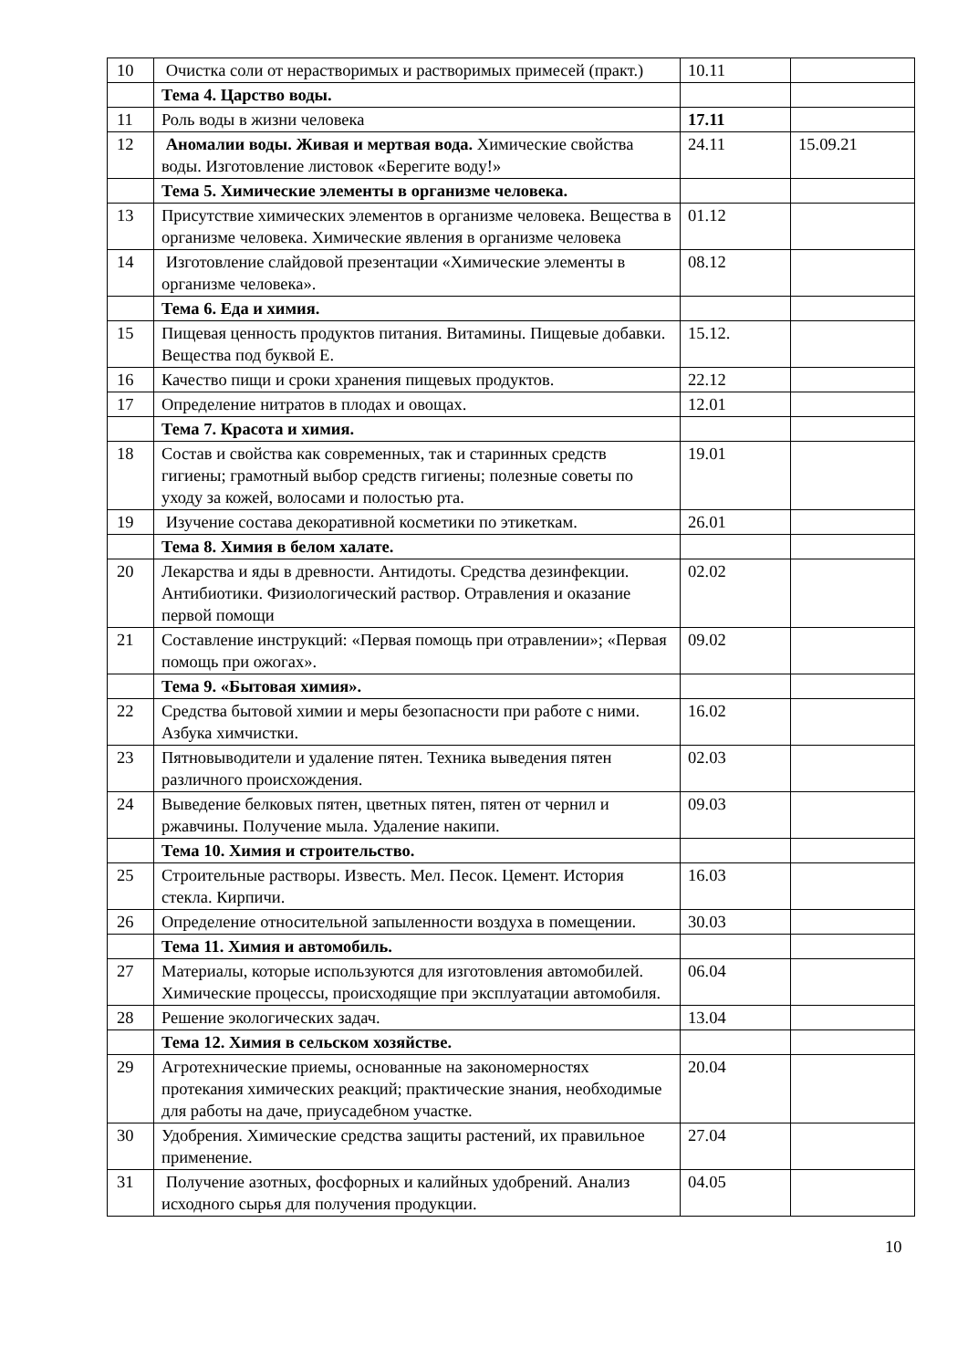| 10 | Очистка соли от нерастворимых и растворимых примесей (практ.) | 10.11 | |
| | Тема 4. Царство воды. | | |
| 11 | Роль воды в жизни человека | 17.11 | |
| 12 | Аномалии воды. Живая и мертвая вода. Химические свойства воды. Изготовление листовок «Берегите воду!» | 24.11 | 15.09.21 |
| | Тема 5. Химические элементы в организме человека. | | |
| 13 | Присутствие химических элементов в организме человека. Вещества в организме человека. Химические явления в организме человека | 01.12 | |
| 14 | Изготовление слайдовой презентации «Химические элементы в организме человека». | 08.12 | |
| | Тема 6. Еда и химия. | | |
| 15 | Пищевая ценность продуктов питания. Витамины. Пищевые добавки. Вещества под буквой Е. | 15.12. | |
| 16 | Качество пищи и сроки хранения пищевых продуктов. | 22.12 | |
| 17 | Определение нитратов в плодах и овощах. | 12.01 | |
| | Тема 7. Красота и химия. | | |
| 18 | Состав и свойства как современных, так и старинных средств гигиены; грамотный выбор средств гигиены; полезные советы по уходу за кожей, волосами и полостью рта. | 19.01 | |
| 19 | Изучение состава декоративной косметики по этикеткам. | 26.01 | |
| | Тема 8. Химия в белом халате. | | |
| 20 | Лекарства и яды в древности. Антидоты. Средства дезинфекции. Антибиотики. Физиологический раствор. Отравления и оказание первой помощи | 02.02 | |
| 21 | Составление инструкций: «Первая помощь при отравлении»; «Первая помощь при ожогах». | 09.02 | |
| | Тема 9. «Бытовая химия». | | |
| 22 | Средства бытовой химии и меры безопасности при работе с ними. Азбука химчистки. | 16.02 | |
| 23 | Пятновыводители и удаление пятен. Техника выведения пятен различного происхождения. | 02.03 | |
| 24 | Выведение белковых пятен, цветных пятен, пятен от чернил и ржавчины. Получение мыла. Удаление накипи. | 09.03 | |
| | Тема 10. Химия и строительство. | | |
| 25 | Строительные растворы. Известь. Мел. Песок. Цемент. История стекла. Кирпичи. | 16.03 | |
| 26 | Определение относительной запыленности воздуха в помещении. | 30.03 | |
| | Тема 11. Химия и автомобиль. | | |
| 27 | Материалы, которые используются для изготовления автомобилей. Химические процессы, происходящие при эксплуатации автомобиля. | 06.04 | |
| 28 | Решение экологических задач. | 13.04 | |
| | Тема 12. Химия в сельском хозяйстве. | | |
| 29 | Агротехнические приемы, основанные на закономерностях протекания химических реакций; практические знания, необходимые для работы на даче, приусадебном участке. | 20.04 | |
| 30 | Удобрения. Химические средства защиты растений, их правильное применение. | 27.04 | |
| 31 | Получение азотных, фосфорных и калийных удобрений. Анализ исходного сырья для получения продукции. | 04.05 | |
10